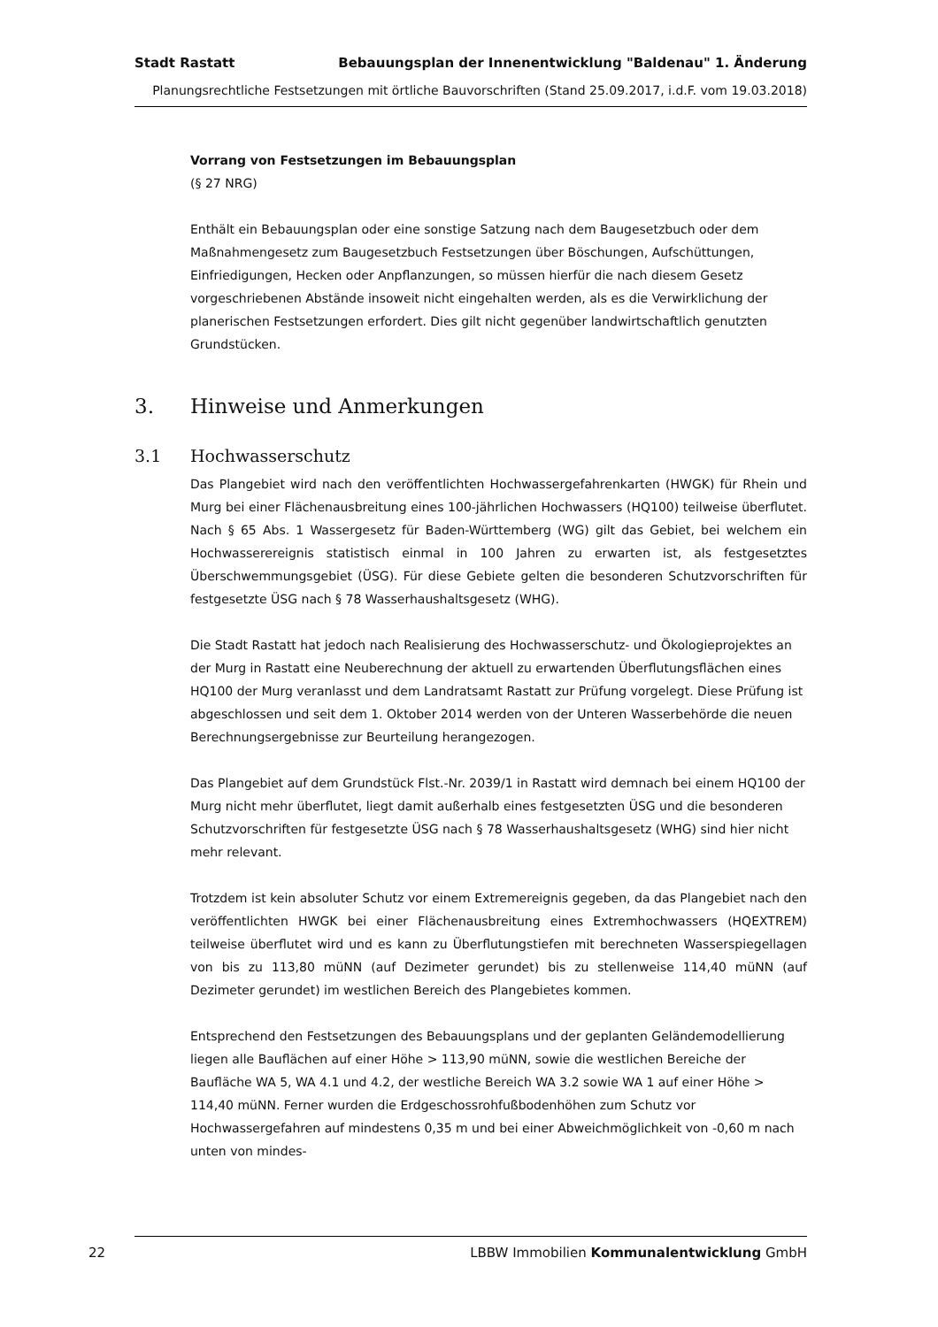Stadt Rastatt Bebauungsplan der Innenentwicklung "Baldenau" 1. Änderung
Planungsrechtliche Festsetzungen mit örtliche Bauvorschriften (Stand 25.09.2017, i.d.F. vom 19.03.2018)
Vorrang von Festsetzungen im Bebauungsplan
(§ 27 NRG)
Enthält ein Bebauungsplan oder eine sonstige Satzung nach dem Baugesetzbuch oder dem Maßnahmengesetz zum Baugesetzbuch Festsetzungen über Böschungen, Aufschüttungen, Einfriedigungen, Hecken oder Anpflanzungen, so müssen hierfür die nach diesem Gesetz vorgeschriebenen Abstände insoweit nicht eingehalten werden, als es die Verwirklichung der planerischen Festsetzungen erfordert. Dies gilt nicht gegenüber landwirtschaftlich genutzten Grundstücken.
3. Hinweise und Anmerkungen
3.1 Hochwasserschutz
Das Plangebiet wird nach den veröffentlichten Hochwassergefahrenkarten (HWGK) für Rhein und Murg bei einer Flächenausbreitung eines 100-jährlichen Hochwassers (HQ100) teilweise überflutet. Nach § 65 Abs. 1 Wassergesetz für Baden-Württemberg (WG) gilt das Gebiet, bei welchem ein Hochwasserereignis statistisch einmal in 100 Jahren zu erwarten ist, als festgesetztes Überschwemmungsgebiet (ÜSG). Für diese Gebiete gelten die besonderen Schutzvorschriften für festgesetzte ÜSG nach § 78 Wasserhaushaltsgesetz (WHG).
Die Stadt Rastatt hat jedoch nach Realisierung des Hochwasserschutz- und Ökologieprojektes an der Murg in Rastatt eine Neuberechnung der aktuell zu erwartenden Überflutungsflächen eines HQ100 der Murg veranlasst und dem Landratsamt Rastatt zur Prüfung vorgelegt. Diese Prüfung ist abgeschlossen und seit dem 1. Oktober 2014 werden von der Unteren Wasserbehörde die neuen Berechnungsergebnisse zur Beurteilung herangezogen.
Das Plangebiet auf dem Grundstück Flst.-Nr. 2039/1 in Rastatt wird demnach bei einem HQ100 der Murg nicht mehr überflutet, liegt damit außerhalb eines festgesetzten ÜSG und die besonderen Schutzvorschriften für festgesetzte ÜSG nach § 78 Wasserhaushaltsgesetz (WHG) sind hier nicht mehr relevant.
Trotzdem ist kein absoluter Schutz vor einem Extremereignis gegeben, da das Plangebiet nach den veröffentlichten HWGK bei einer Flächenausbreitung eines Extremhochwassers (HQEXTREM) teilweise überflutet wird und es kann zu Überflutungstiefen mit berechneten Wasserspiegellagen von bis zu 113,80 müNN (auf Dezimeter gerundet) bis zu stellenweise 114,40 müNN (auf Dezimeter gerundet) im westlichen Bereich des Plangebietes kommen.
Entsprechend den Festsetzungen des Bebauungsplans und der geplanten Geländemodellierung liegen alle Bauflächen auf einer Höhe > 113,90 müNN, sowie die westlichen Bereiche der Baufläche WA 5, WA 4.1 und 4.2, der westliche Bereich WA 3.2 sowie WA 1 auf einer Höhe > 114,40 müNN. Ferner wurden die Erdgeschossrohfußbodenhöhen zum Schutz vor Hochwassergefahren auf mindestens 0,35 m und bei einer Abweichmöglichkeit von -0,60 m nach unten von mindes-
22 LBBW Immobilien Kommunalentwicklung GmbH